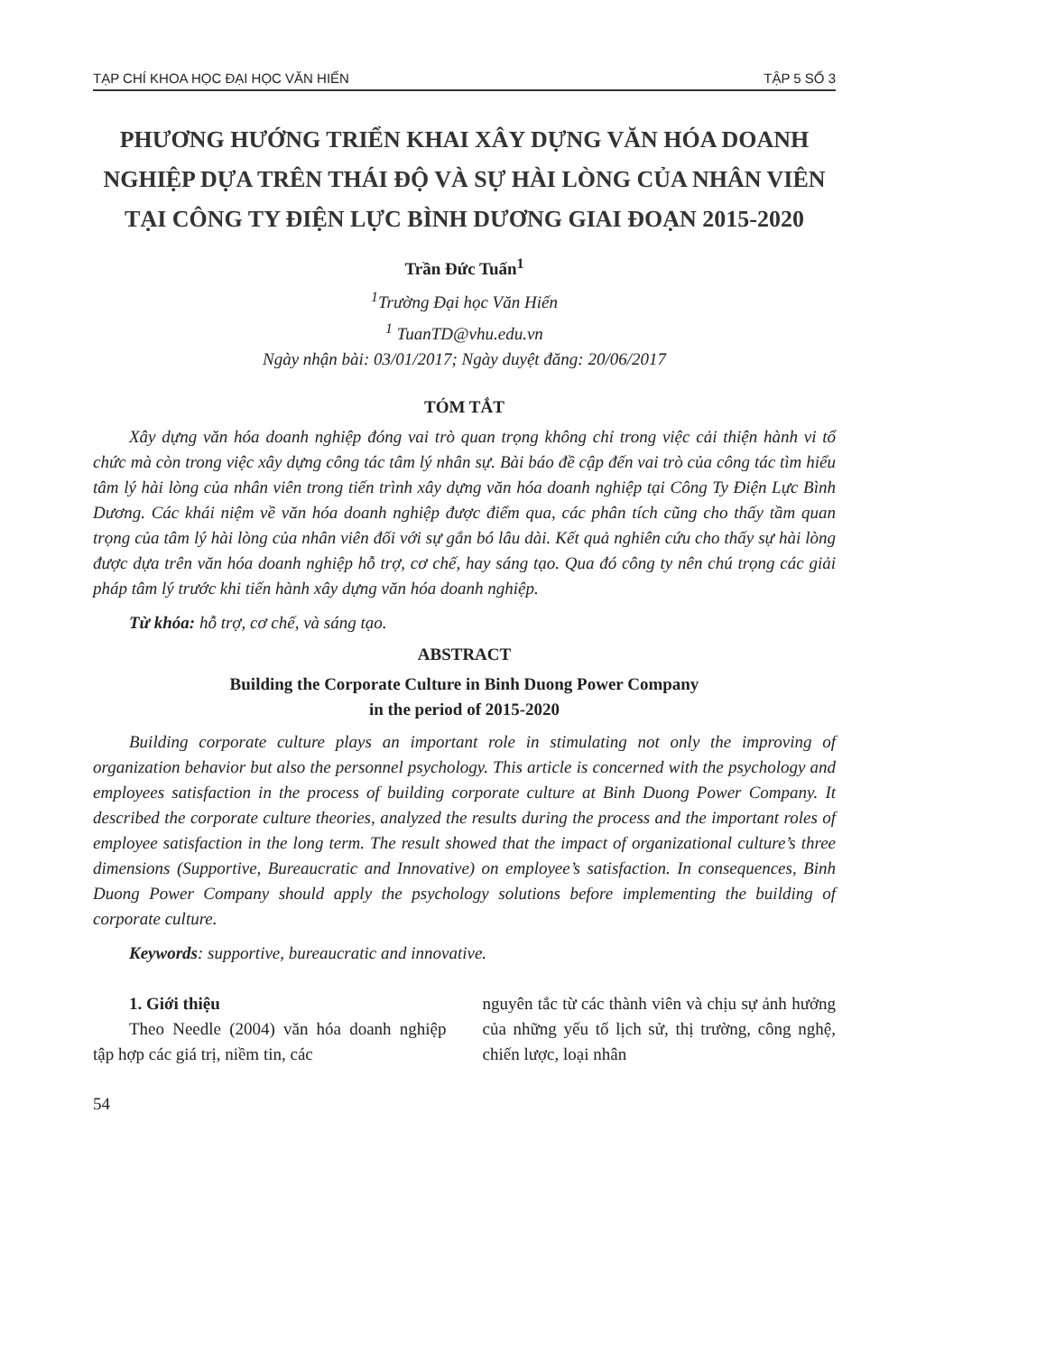TẠP CHÍ KHOA HỌC ĐẠI HỌC VĂN HIẾN TẬP 5 SỐ 3
PHƯƠNG HƯỚNG TRIỂN KHAI XÂY DỰNG VĂN HÓA DOANH NGHIỆP DỰA TRÊN THÁI ĐỘ VÀ SỰ HÀI LÒNG CỦA NHÂN VIÊN TẠI CÔNG TY ĐIỆN LỰC BÌNH DƯƠNG GIAI ĐOẠN 2015-2020
Trần Đức Tuấn<sup>1</sup>
<sup>1</sup> Trường Đại học Văn Hiến
<sup>1</sup> TuanTD@vhu.edu.vn
Ngày nhận bài: 03/01/2017; Ngày duyệt đăng: 20/06/2017
TÓM TẮT
Xây dựng văn hóa doanh nghiệp đóng vai trò quan trọng không chỉ trong việc cải thiện hành vi tổ chức mà còn trong việc xây dựng công tác tâm lý nhân sự. Bài báo đề cập đến vai trò của công tác tìm hiểu tâm lý hài lòng của nhân viên trong tiến trình xây dựng văn hóa doanh nghiệp tại Công Ty Điện Lực Bình Dương. Các khái niệm về văn hóa doanh nghiệp được điểm qua, các phân tích cũng cho thấy tầm quan trọng của tâm lý hài lòng của nhân viên đối với sự gắn bó lâu dài. Kết quả nghiên cứu cho thấy sự hài lòng được dựa trên văn hóa doanh nghiệp hỗ trợ, cơ chế, hay sáng tạo. Qua đó công ty nên chú trọng các giải pháp tâm lý trước khi tiến hành xây dựng văn hóa doanh nghiệp.
Từ khóa: hỗ trợ, cơ chế, và sáng tạo.
ABSTRACT
Building the Corporate Culture in Binh Duong Power Company
in the period of 2015-2020
Building corporate culture plays an important role in stimulating not only the improving of organization behavior but also the personnel psychology. This article is concerned with the psychology and employees satisfaction in the process of building corporate culture at Binh Duong Power Company. It described the corporate culture theories, analyzed the results during the process and the important roles of employee satisfaction in the long term. The result showed that the impact of organizational culture’s three dimensions (Supportive, Bureaucratic and Innovative) on employee’s satisfaction. In consequences, Binh Duong Power Company should apply the psychology solutions before implementing the building of corporate culture.
Keywords: supportive, bureaucratic and innovative.
1. Giới thiệu
Theo Needle (2004) văn hóa doanh nghiệp tập hợp các giá trị, niềm tin, các
nguyên tắc từ các thành viên và chịu sự ảnh hưởng của những yếu tố lịch sử, thị trường, công nghệ, chiến lược, loại nhân
54